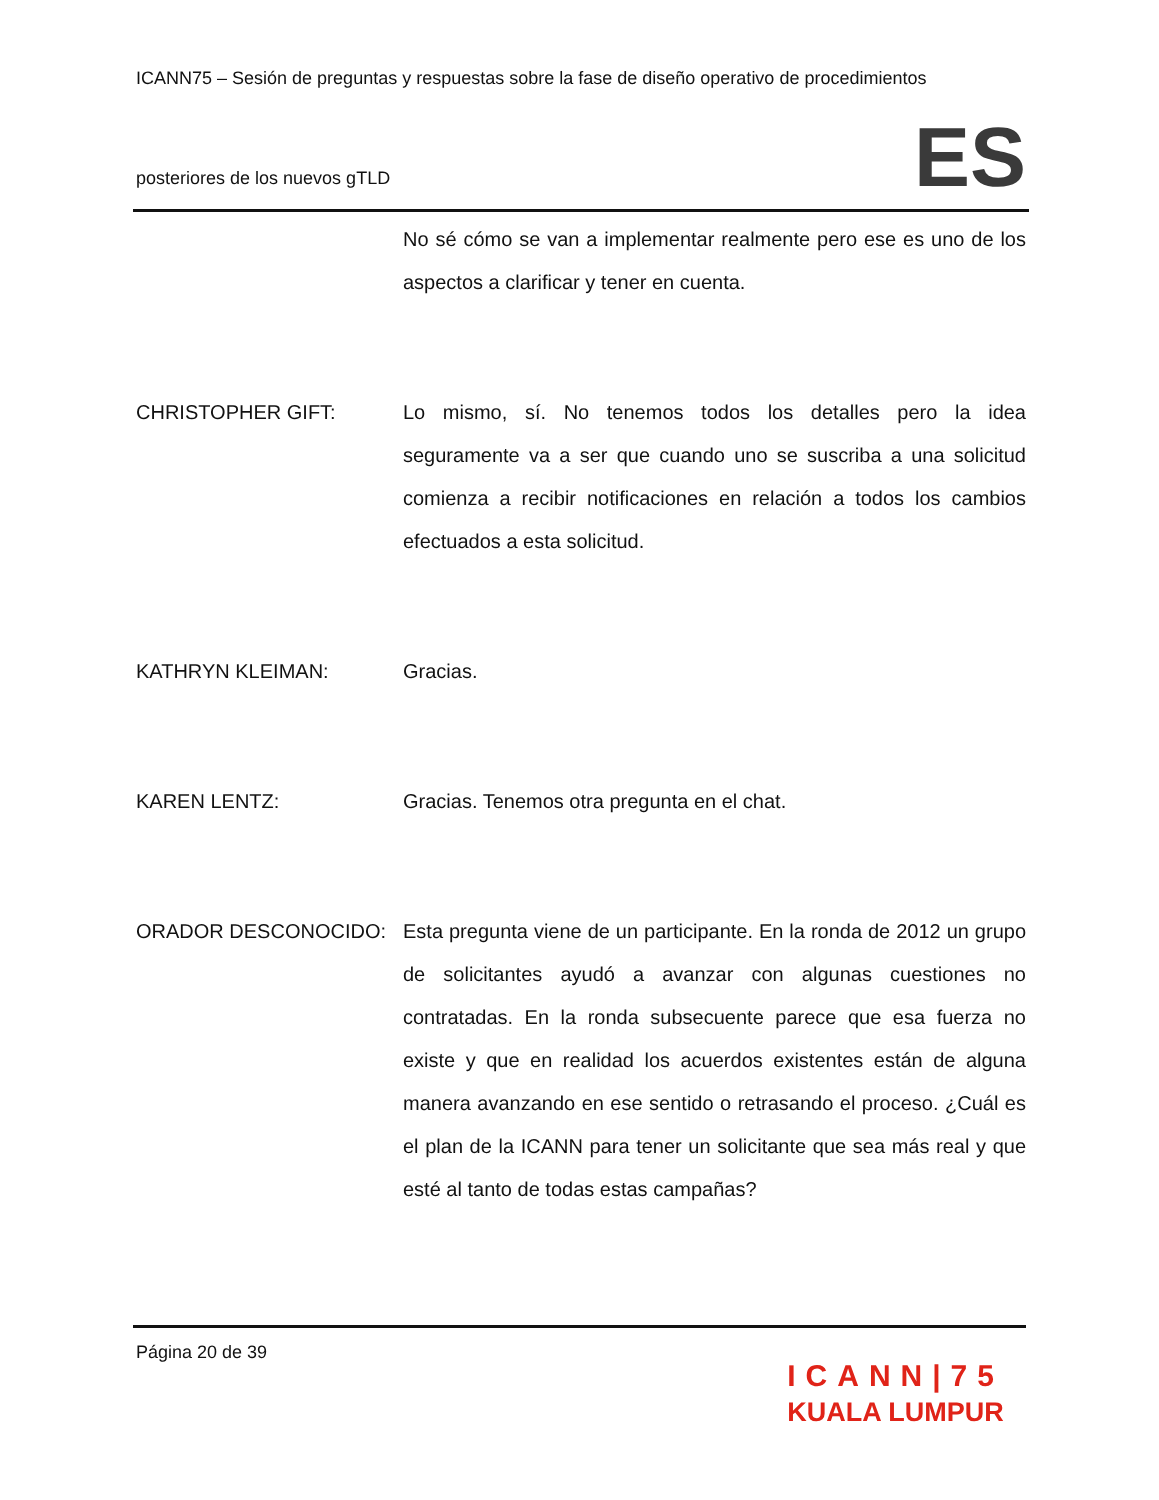ICANN75 – Sesión de preguntas y respuestas sobre la fase de diseño operativo de procedimientos
posteriores de los nuevos gTLD
ES
No sé cómo se van a implementar realmente pero ese es uno de los aspectos a clarificar y tener en cuenta.
CHRISTOPHER GIFT: Lo mismo, sí. No tenemos todos los detalles pero la idea seguramente va a ser que cuando uno se suscriba a una solicitud comienza a recibir notificaciones en relación a todos los cambios efectuados a esta solicitud.
KATHRYN KLEIMAN: Gracias.
KAREN LENTZ: Gracias. Tenemos otra pregunta en el chat.
ORADOR DESCONOCIDO: Esta pregunta viene de un participante. En la ronda de 2012 un grupo de solicitantes ayudó a avanzar con algunas cuestiones no contratadas. En la ronda subsecuente parece que esa fuerza no existe y que en realidad los acuerdos existentes están de alguna manera avanzando en ese sentido o retrasando el proceso. ¿Cuál es el plan de la ICANN para tener un solicitante que sea más real y que esté al tanto de todas estas campañas?
Página 20 de 39
ICANN|75
KUALA LUMPUR